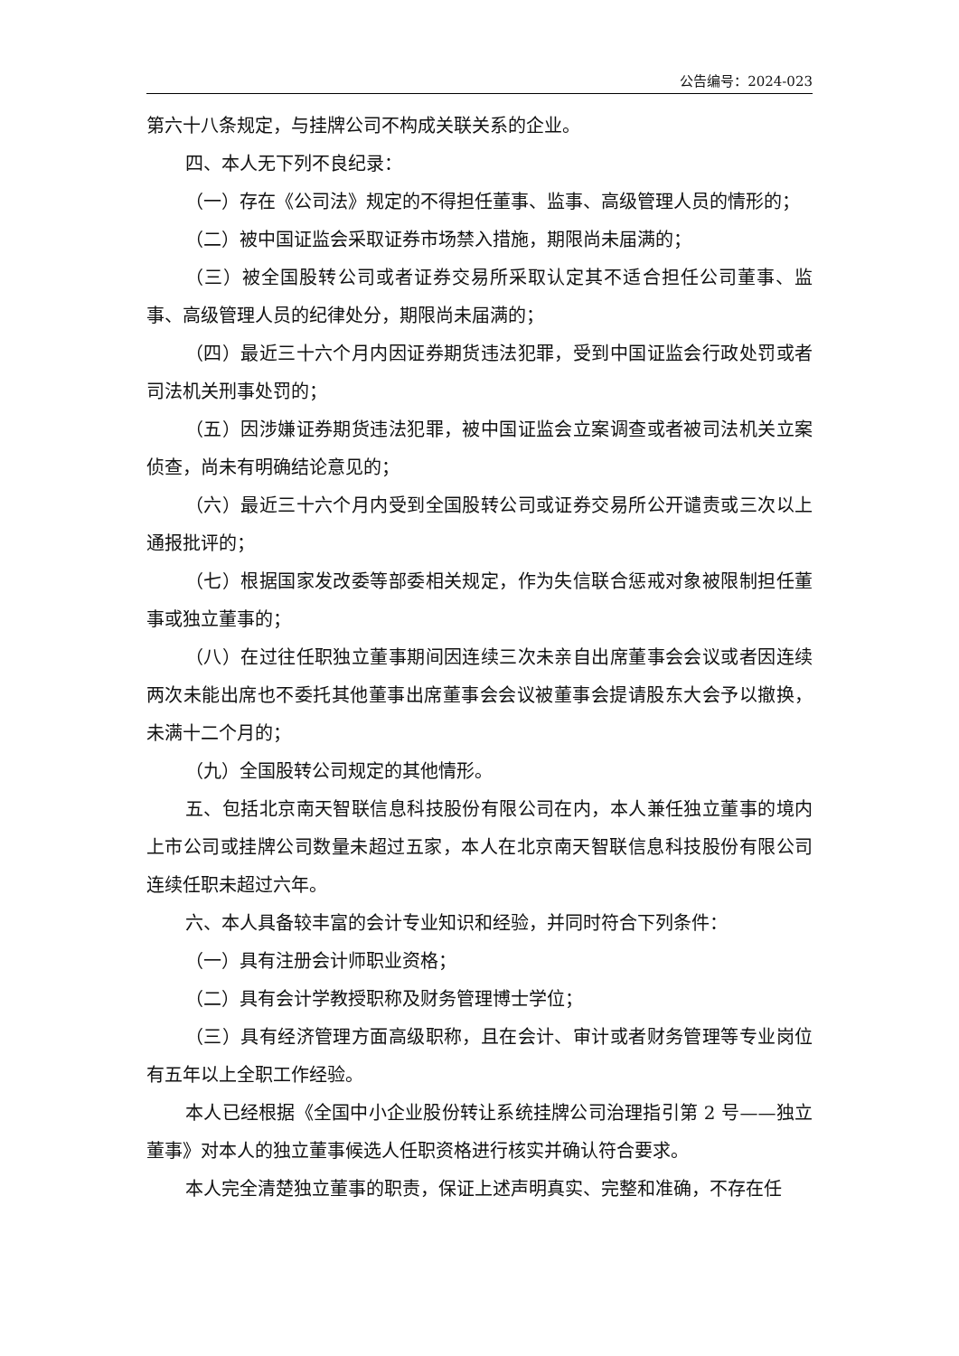公告编号：2024-023
第六十八条规定，与挂牌公司不构成关联关系的企业。
四、本人无下列不良纪录：
（一）存在《公司法》规定的不得担任董事、监事、高级管理人员的情形的；
（二）被中国证监会采取证券市场禁入措施，期限尚未届满的；
（三）被全国股转公司或者证券交易所采取认定其不适合担任公司董事、监事、高级管理人员的纪律处分，期限尚未届满的；
（四）最近三十六个月内因证券期货违法犯罪，受到中国证监会行政处罚或者司法机关刑事处罚的；
（五）因涉嫌证券期货违法犯罪，被中国证监会立案调查或者被司法机关立案侦查，尚未有明确结论意见的；
（六）最近三十六个月内受到全国股转公司或证券交易所公开谴责或三次以上通报批评的；
（七）根据国家发改委等部委相关规定，作为失信联合惩戒对象被限制担任董事或独立董事的；
（八）在过往任职独立董事期间因连续三次未亲自出席董事会会议或者因连续两次未能出席也不委托其他董事出席董事会会议被董事会提请股东大会予以撤换，未满十二个月的；
（九）全国股转公司规定的其他情形。
五、包括北京南天智联信息科技股份有限公司在内，本人兼任独立董事的境内上市公司或挂牌公司数量未超过五家，本人在北京南天智联信息科技股份有限公司连续任职未超过六年。
六、本人具备较丰富的会计专业知识和经验，并同时符合下列条件：
（一）具有注册会计师职业资格；
（二）具有会计学教授职称及财务管理博士学位；
（三）具有经济管理方面高级职称，且在会计、审计或者财务管理等专业岗位有五年以上全职工作经验。
本人已经根据《全国中小企业股份转让系统挂牌公司治理指引第 2 号——独立董事》对本人的独立董事候选人任职资格进行核实并确认符合要求。
本人完全清楚独立董事的职责，保证上述声明真实、完整和准确，不存在任